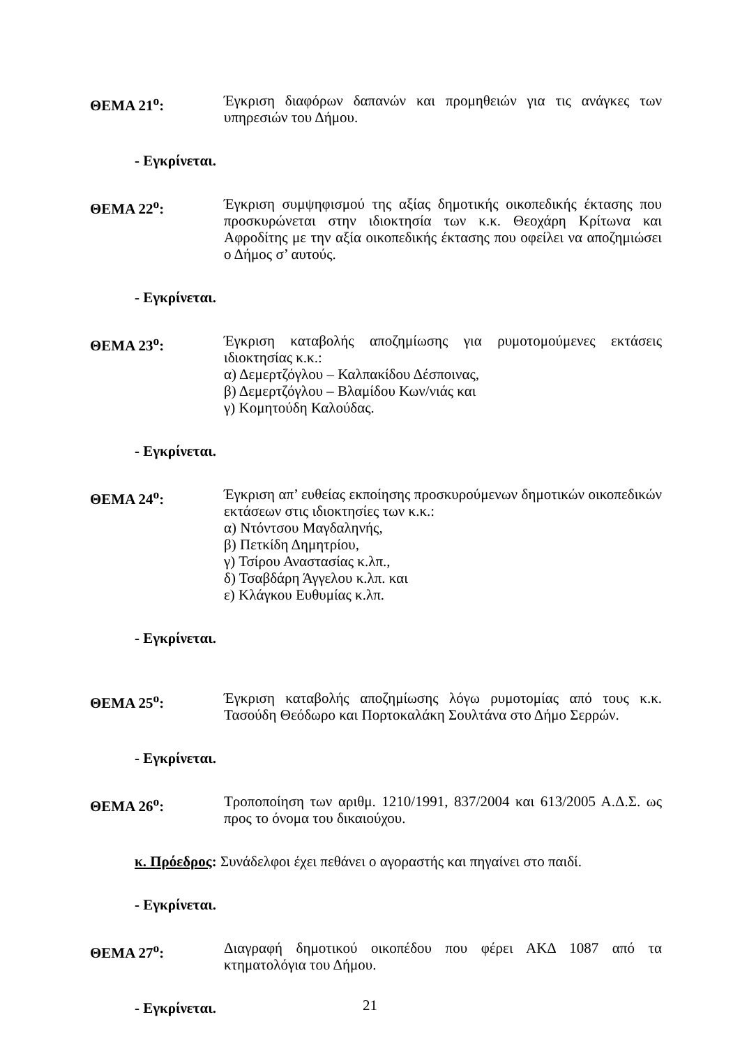ΘΕΜΑ 21<sup>ο</sup>: Έγκριση διαφόρων δαπανών και προμηθειών για τις ανάγκες των υπηρεσιών του Δήμου.
- Εγκρίνεται.
ΘΕΜΑ 22<sup>ο</sup>: Έγκριση συμψηφισμού της αξίας δημοτικής οικοπεδικής έκτασης που προσκυρώνεται στην ιδιοκτησία των κ.κ. Θεοχάρη Κρίτωνα και Αφροδίτης με την αξία οικοπεδικής έκτασης που οφείλει να αποζημιώσει ο Δήμος σ’ αυτούς.
- Εγκρίνεται.
ΘΕΜΑ 23<sup>ο</sup>: Έγκριση καταβολής αποζημίωσης για ρυμοτομούμενες εκτάσεις ιδιοκτησίας κ.κ.:
α) Δεμερτζόγλου – Καλπακίδου Δέσποινας,
β) Δεμερτζόγλου – Βλαμίδου Κων/νιάς και
γ) Κομητούδη Καλούδας.
- Εγκρίνεται.
ΘΕΜΑ 24<sup>ο</sup>: Έγκριση απ’ ευθείας εκποίησης προσκυρούμενων δημοτικών οικοπεδικών εκτάσεων στις ιδιοκτησίες των κ.κ.:
α) Ντόντσου Μαγδαληνής,
β) Πετκίδη Δημητρίου,
γ) Τσίρου Αναστασίας κ.λπ.,
δ) Τσαβδάρη Άγγελου κ.λπ. και
ε) Κλάγκου Ευθυμίας κ.λπ.
- Εγκρίνεται.
ΘΕΜΑ 25<sup>ο</sup>: Έγκριση καταβολής αποζημίωσης λόγω ρυμοτομίας από τους κ.κ. Τασούδη Θεόδωρο και Πορτοκαλάκη Σουλτάνα στο Δήμο Σερρών.
- Εγκρίνεται.
ΘΕΜΑ 26<sup>ο</sup>: Τροποποίηση των αριθμ. 1210/1991, 837/2004 και 613/2005 Α.Δ.Σ. ως προς το όνομα του δικαιούχου.
κ. Πρόεδρος: Συνάδελφοι έχει πεθάνει ο αγοραστής και πηγαίνει στο παιδί.
- Εγκρίνεται.
ΘΕΜΑ 27<sup>ο</sup>: Διαγραφή δημοτικού οικοπέδου που φέρει ΑΚΔ 1087 από τα κτηματολόγια του Δήμου.
- Εγκρίνεται.
21